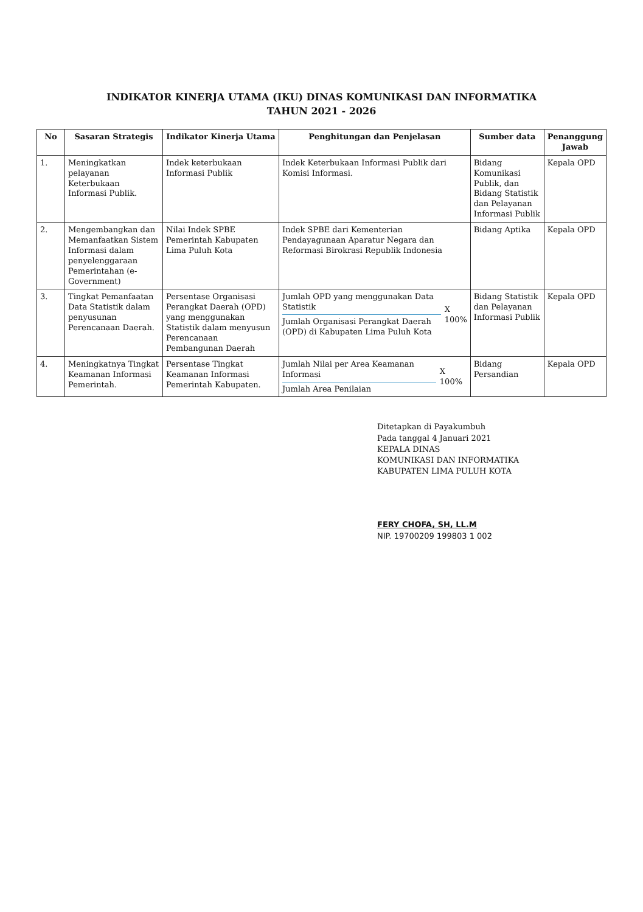INDIKATOR KINERJA UTAMA (IKU) DINAS KOMUNIKASI DAN INFORMATIKA
TAHUN 2021 - 2026
| No | Sasaran Strategis | Indikator Kinerja Utama | Penghitungan dan Penjelasan | Sumber data | Penanggung Jawab |
| --- | --- | --- | --- | --- | --- |
| 1. | Meningkatkan pelayanan Keterbukaan Informasi Publik. | Indek keterbukaan Informasi Publik | Indek Keterbukaan Informasi Publik dari Komisi Informasi. | Bidang Komunikasi Publik, dan Bidang Statistik dan Pelayanan Informasi Publik | Kepala OPD |
| 2. | Mengembangkan dan Memanfaatkan Sistem Informasi dalam penyelenggaraan Pemerintahan (e-Government) | Nilai Indek SPBE Pemerintah Kabupaten Lima Puluh Kota | Indek SPBE dari Kementerian Pendayagunaan Aparatur Negara dan Reformasi Birokrasi Republik Indonesia | Bidang Aptika | Kepala OPD |
| 3. | Tingkat Pemanfaatan Data Statistik dalam penyusunan Perencanaan Daerah. | Persentase Organisasi Perangkat Daerah (OPD) yang menggunakan Statistik dalam menyusun Perencanaan Pembangunan Daerah | Jumlah OPD yang menggunakan Data Statistik Jumlah Organisasi Perangkat Daerah (OPD) di Kabupaten Lima Puluh Kota X 100% | Bidang Statistik dan Pelayanan Informasi Publik | Kepala OPD |
| 4. | Meningkatnya Tingkat Keamanan Informasi Pemerintah. | Persentase Tingkat Keamanan Informasi Pemerintah Kabupaten. | Jumlah Nilai per Area Keamanan Informasi Jumlah Area Penilaian X 100% | Bidang Persandian | Kepala OPD |
Ditetapkan di Payakumbuh
Pada tanggal 4 Januari 2021
KEPALA DINAS
KOMUNIKASI DAN INFORMATIKA
KABUPATEN LIMA PULUH KOTA
FERY CHOFA, SH, LL.M
NIP. 19700209 199803 1 002